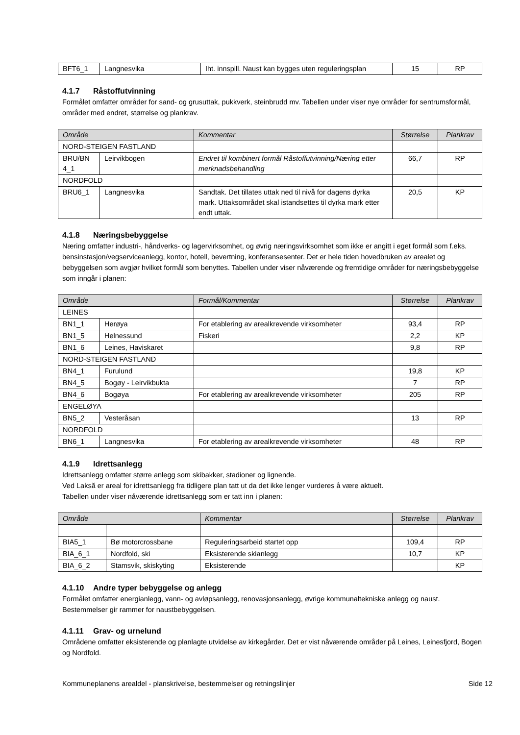| BFT6_1 | Langnesvika | Iht. innspill. Naust kan bygges uten reguleringsplan | 15 | RP |
4.1.7 Råstoffutvinning
Formålet omfatter områder for sand- og grusuttak, pukkverk, steinbrudd mv. Tabellen under viser nye områder for sentrumsformål, områder med endret, størrelse og plankrav.
| Område | | Kommentar | Størrelse | Plankrav |
| --- | --- | --- | --- | --- |
| NORD-STEIGEN FASTLAND | | | | |
| BRU/BN 4_1 | Leirvikbogen | Endret til kombinert formål Råstoffutvinning/Næring etter merknadsbehandling | 66,7 | RP |
| NORDFOLD | | | | |
| BRU6_1 | Langnesvika | Sandtak. Det tillates uttak ned til nivå for dagens dyrka mark. Uttaksområdet skal istandsettes til dyrka mark etter endt uttak. | 20,5 | KP |
4.1.8 Næringsbebyggelse
Næring omfatter industri-, håndverks- og lagervirksomhet, og øvrig næringsvirksomhet som ikke er angitt i eget formål som f.eks. bensinstasjon/vegserviceanlegg, kontor, hotell, bevertning, konferansesenter. Det er hele tiden hovedbruken av arealet og bebyggelsen som avgjør hvilket formål som benyttes. Tabellen under viser nåværende og fremtidige områder for næringsbebyggelse som inngår i planen:
| Område | | Formål/Kommentar | Størrelse | Plankrav |
| --- | --- | --- | --- | --- |
| LEINES | | | | |
| BN1_1 | Herøya | For etablering av arealkrevende virksomheter | 93,4 | RP |
| BN1_5 | Helnessund | Fiskeri | 2,2 | KP |
| BN1_6 | Leines, Haviskaret | | 9,8 | RP |
| NORD-STEIGEN FASTLAND | | | | |
| BN4_1 | Furulund | | 19,8 | KP |
| BN4_5 | Bogøy - Leirvikbukta | | 7 | RP |
| BN4_6 | Bogøya | For etablering av arealkrevende virksomheter | 205 | RP |
| ENGELØYA | | | | |
| BN5_2 | Vesteråsan | | 13 | RP |
| NORDFOLD | | | | |
| BN6_1 | Langnesvika | For etablering av arealkrevende virksomheter | 48 | RP |
4.1.9 Idrettsanlegg
Idrettsanlegg omfatter større anlegg som skibakker, stadioner og lignende.
Ved Laksă er areal for idrettsanlegg fra tidligere plan tatt ut da det ikke lenger vurderes å være aktuelt.
Tabellen under viser nåværende idrettsanlegg som er tatt inn i planen:
| Område | | Kommentar | Størrelse | Plankrav |
| --- | --- | --- | --- | --- |
| BIA5_1 | Bø motorcrossbane | Reguleringsarbeid startet opp | 109,4 | RP |
| BIA_6_1 | Nordfold, ski | Eksisterende skianlegg | 10,7 | KP |
| BIA_6_2 | Stamsvik, skiskyting | Eksisterende | | KP |
4.1.10 Andre typer bebyggelse og anlegg
Formålet omfatter energianlegg, vann- og avløpsanlegg, renovasjonsanlegg, øvrige kommunaltekniske anlegg og naust. Bestemmelser gir rammer for naustbebyggelsen.
4.1.11 Grav- og urnelund
Områdene omfatter eksisterende og planlagte utvidelse av kirkegårder. Det er vist nåværende områder på Leines, Leinesfjord, Bogen og Nordfold.
Kommuneplanens arealdel - planskrivelse, bestemmelser og retningslinjer Side 12